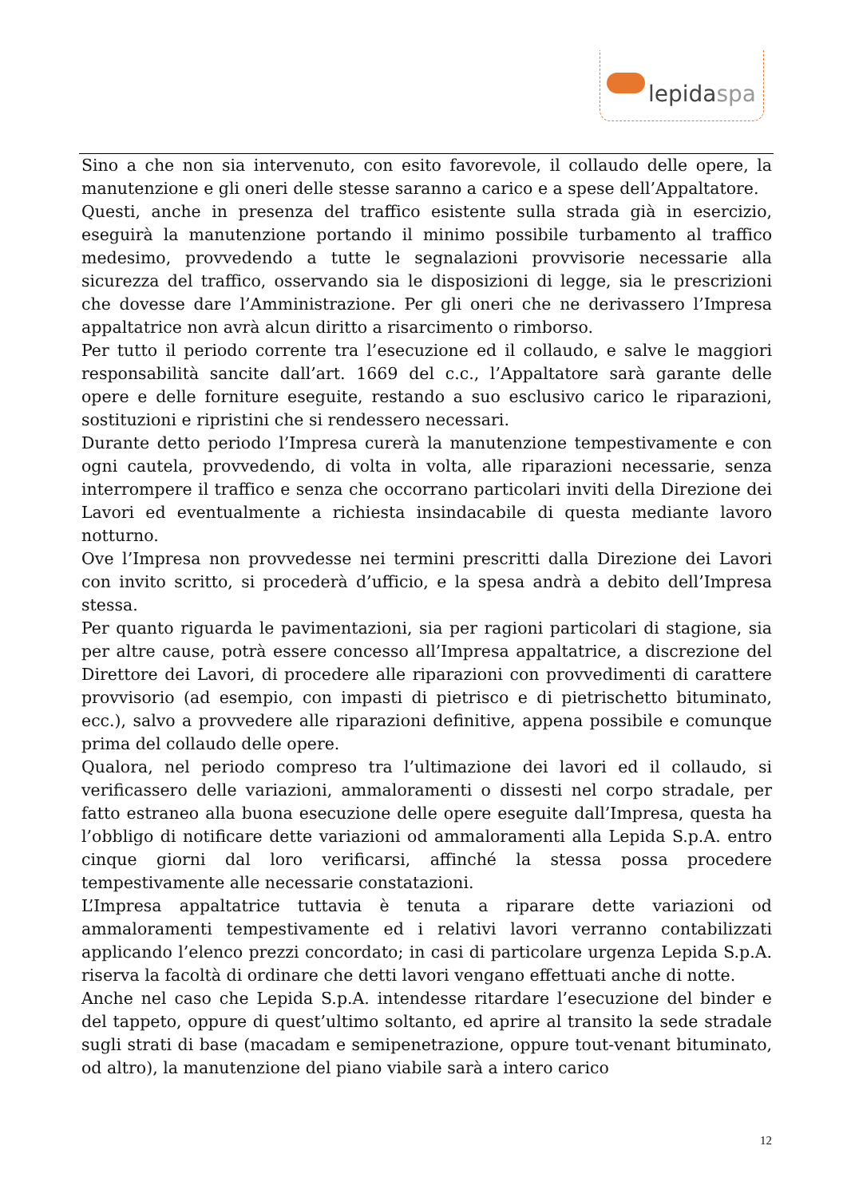lepidaspa
Sino a che non sia intervenuto, con esito favorevole, il collaudo delle opere, la manutenzione e gli oneri delle stesse saranno a carico e a spese dell’Appaltatore.
Questi, anche in presenza del traffico esistente sulla strada già in esercizio, eseguirà la manutenzione portando il minimo possibile turbamento al traffico medesimo, provvedendo a tutte le segnalazioni provvisorie necessarie alla sicurezza del traffico, osservando sia le disposizioni di legge, sia le prescrizioni che dovesse dare l’Amministrazione. Per gli oneri che ne derivassero l’Impresa appaltatrice non avrà alcun diritto a risarcimento o rimborso.
Per tutto il periodo corrente tra l’esecuzione ed il collaudo, e salve le maggiori responsabilità sancite dall’art. 1669 del c.c., l’Appaltatore sarà garante delle opere e delle forniture eseguite, restando a suo esclusivo carico le riparazioni, sostituzioni e ripristini che si rendessero necessari.
Durante detto periodo l’Impresa curerà la manutenzione tempestivamente e con ogni cautela, provvedendo, di volta in volta, alle riparazioni necessarie, senza interrompere il traffico e senza che occorrano particolari inviti della Direzione dei Lavori ed eventualmente a richiesta insindacabile di questa mediante lavoro notturno.
Ove l’Impresa non provvedesse nei termini prescritti dalla Direzione dei Lavori con invito scritto, si procederà d’ufficio, e la spesa andrà a debito dell’Impresa stessa.
Per quanto riguarda le pavimentazioni, sia per ragioni particolari di stagione, sia per altre cause, potrà essere concesso all’Impresa appaltatrice, a discrezione del Direttore dei Lavori, di procedere alle riparazioni con provvedimenti di carattere provvisorio (ad esempio, con impasti di pietrisco e di pietrischetto bituminato, ecc.), salvo a provvedere alle riparazioni definitive, appena possibile e comunque prima del collaudo delle opere.
Qualora, nel periodo compreso tra l’ultimazione dei lavori ed il collaudo, si verificassero delle variazioni, ammaloramenti o dissesti nel corpo stradale, per fatto estraneo alla buona esecuzione delle opere eseguite dall’Impresa, questa ha l’obbligo di notificare dette variazioni od ammaloramenti alla Lepida S.p.A. entro cinque giorni dal loro verificarsi, affinché la stessa possa procedere tempestivamente alle necessarie constatazioni.
L’Impresa appaltatrice tuttavia è tenuta a riparare dette variazioni od ammaloramenti tempestivamente ed i relativi lavori verranno contabilizzati applicando l’elenco prezzi concordato; in casi di particolare urgenza Lepida S.p.A. riserva la facoltà di ordinare che detti lavori vengano effettuati anche di notte.
Anche nel caso che Lepida S.p.A. intendesse ritardare l’esecuzione del binder e del tappeto, oppure di quest’ultimo soltanto, ed aprire al transito la sede stradale sugli strati di base (macadam e semipenetrazione, oppure tout-venant bituminato, od altro), la manutenzione del piano viabile sarà a intero carico
12